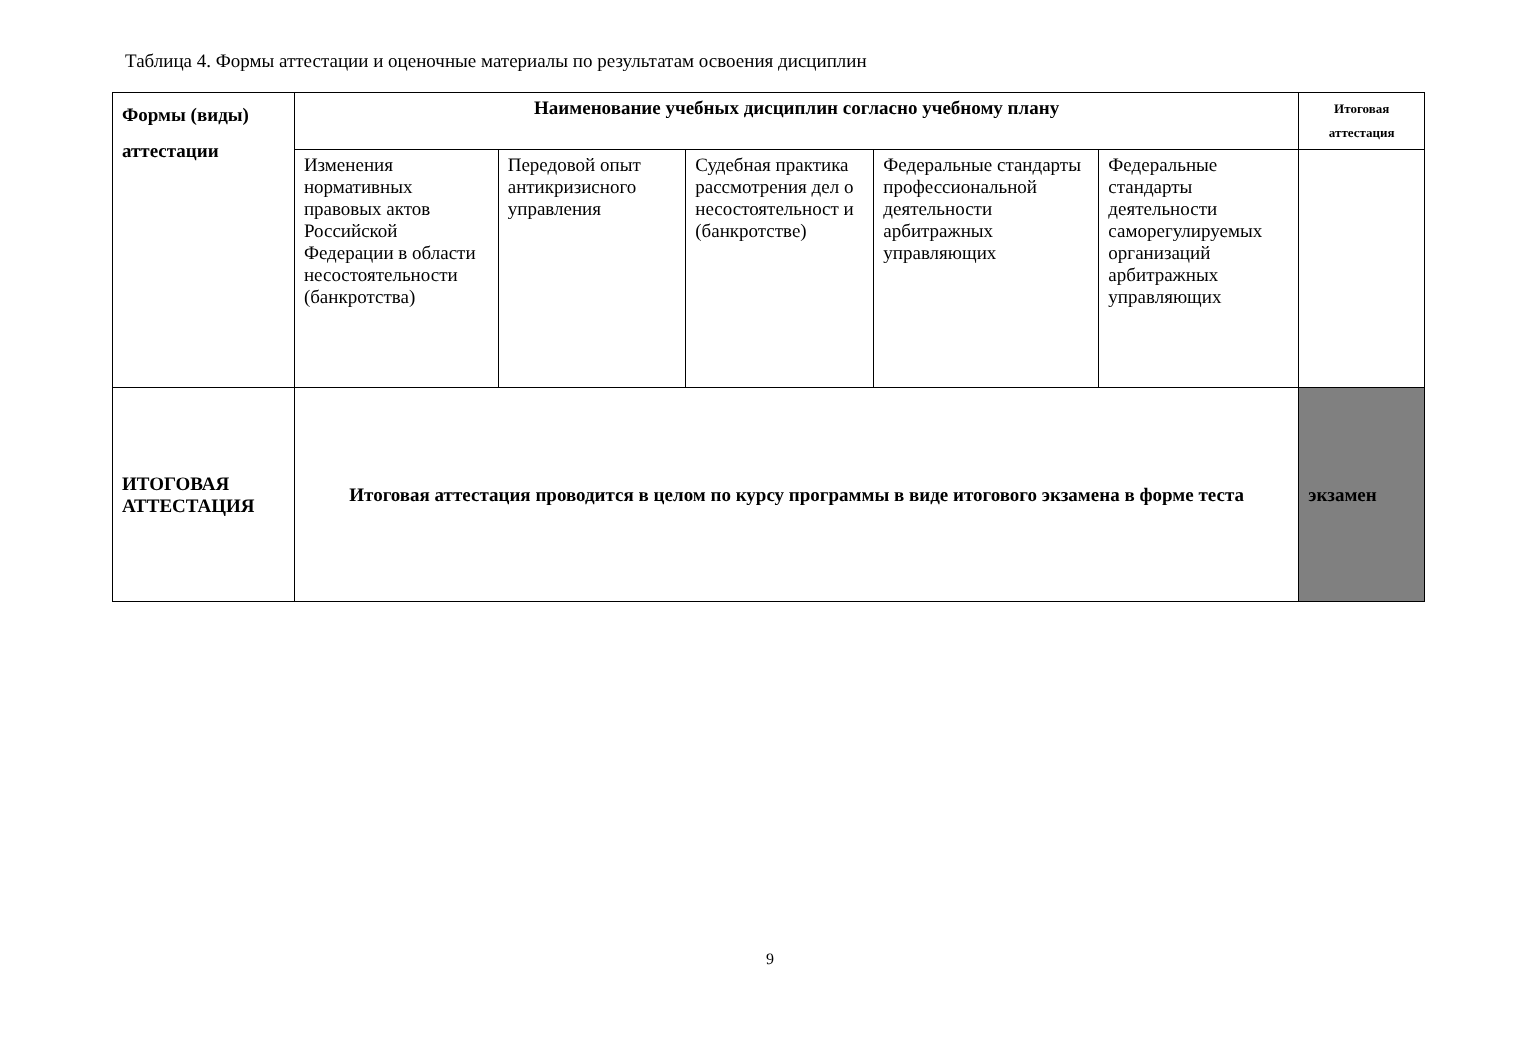Таблица 4. Формы аттестации и оценочные материалы по результатам освоения дисциплин
| Формы (виды) аттестации | Наименование учебных дисциплин согласно учебному плану | | | | | Итоговая аттестация |
| --- | --- | --- | --- | --- | --- | --- |
| | Изменения нормативных правовых актов Российской Федерации в области несостоятельности (банкротства) | Передовой опыт антикризисного управления | Судебная практика рассмотрения дел о несостоятельност и (банкротстве) | Федеральные стандарты профессиональной деятельности арбитражных управляющих | Федеральные стандарты деятельности саморегулируемых организаций арбитражных управляющих | |
| ИТОГОВАЯ АТТЕСТАЦИЯ | Итоговая аттестация проводится в целом по курсу программы в виде итогового экзамена в форме теста | | | | | экзамен |
9